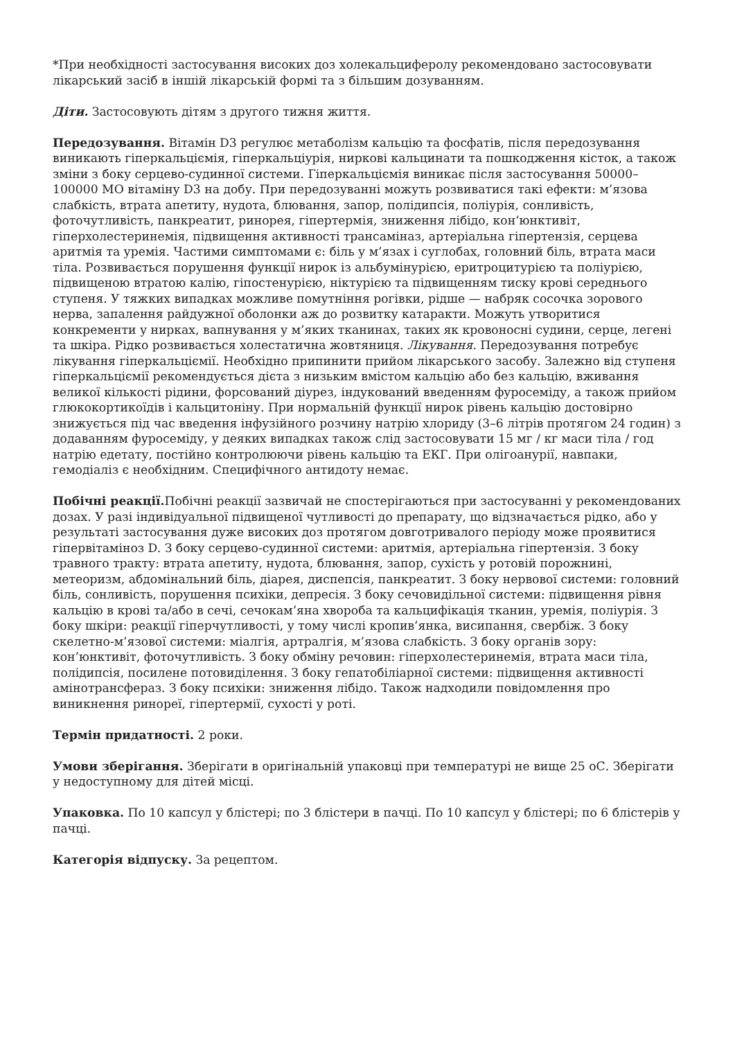*При необхідності застосування високих доз холекальциферолу рекомендовано застосовувати лікарський засіб в іншій лікарській формі та з більшим дозуванням.
Діти. Застосовують дітям з другого тижня життя.
Передозування. Вітамін D3 регулює метаболізм кальцію та фосфатів, після передозування виникають гіперкальціємія, гіперкальціурія, ниркові кальцинати та пошкодження кісток, а також зміни з боку серцево-судинної системи. Гіперкальціємія виникає після застосування 50000–100000 МО вітаміну D3 на добу. При передозуванні можуть розвиватися такі ефекти: м’язова слабкість, втрата апетиту, нудота, блювання, запор, полідипсія, поліурія, сонливість, фоточутливість, панкреатит, ринорея, гіпертермія, зниження лібідо, кон’юнктивіт, гіперхолестеринемія, підвищення активності трансаміназ, артеріальна гіпертензія, серцева аритмія та уремія. Частими симптомами є: біль у м’язах і суглобах, головний біль, втрата маси тіла. Розвивається порушення функції нирок із альбумінурією, еритроцитурією та поліурією, підвищеною втратою калію, гіпостенурією, ніктурією та підвищенням тиску крові середнього ступеня. У тяжких випадках можливе помутніння рогівки, рідше — набряк сосочка зорового нерва, запалення райдужної оболонки аж до розвитку катаракти. Можуть утворитися конкременти у нирках, вапнування у м’яких тканинах, таких як кровоносні судини, серце, легені та шкіра. Рідко розвивається холестатична жовтяниця. Лікування. Передозування потребує лікування гіперкальціємії. Необхідно припинити прийом лікарського засобу. Залежно від ступеня гіперкальціємії рекомендується дієта з низьким вмістом кальцію або без кальцію, вживання великої кількості рідини, форсований діурез, індукований введенням фуросеміду, а також прийом глюкокортикоїдів і кальцитоніну. При нормальній функції нирок рівень кальцію достовірно знижується під час введення інфузійного розчину натрію хлориду (3–6 літрів протягом 24 годин) з додаванням фуросеміду, у деяких випадках також слід застосовувати 15 мг / кг маси тіла / год натрію едетату, постійно контролюючи рівень кальцію та ЕКГ. При олігоанурії, навпаки, гемодіаліз є необхідним. Специфічного антидоту немає.
Побічні реакції. Побічні реакції зазвичай не спостерігаються при застосуванні у рекомендованих дозах. У разі індивідуальної підвищеної чутливості до препарату, що відзначається рідко, або у результаті застосування дуже високих доз протягом довготривалого періоду може проявитися гіпервітаміноз D. З боку серцево-судинної системи: аритмія, артеріальна гіпертензія. З боку травного тракту: втрата апетиту, нудота, блювання, запор, сухість у ротовій порожнині, метеоризм, абдомінальний біль, діарея, диспепсія, панкреатит. З боку нервової системи: головний біль, сонливість, порушення психіки, депресія. З боку сечовидільної системи: підвищення рівня кальцію в крові та/або в сечі, сечокам’яна хвороба та кальцифікація тканин, уремія, поліурія. З боку шкіри: реакції гіперчутливості, у тому числі кропив’янка, висипання, свербіж. З боку скелетно-м’язової системи: міалгія, артралгія, м’язова слабкість. З боку органів зору: кон’юнктивіт, фоточутливість. З боку обміну речовин: гіперхолестеринемія, втрата маси тіла, полідипсія, посилене потовиділення. З боку гепатобіліарної системи: підвищення активності амінотрансфераз. З боку психіки: зниження лібідо. Також надходили повідомлення про виникнення ринореї, гіпертермії, сухості у роті.
Термін придатності. 2 роки.
Умови зберігання. Зберігати в оригінальній упаковці при температурі не вище 25 оС. Зберігати у недоступному для дітей місці.
Упаковка. По 10 капсул у блістері; по 3 блістери в пачці. По 10 капсул у блістері; по 6 блістерів у пачці.
Категорія відпуску. За рецептом.